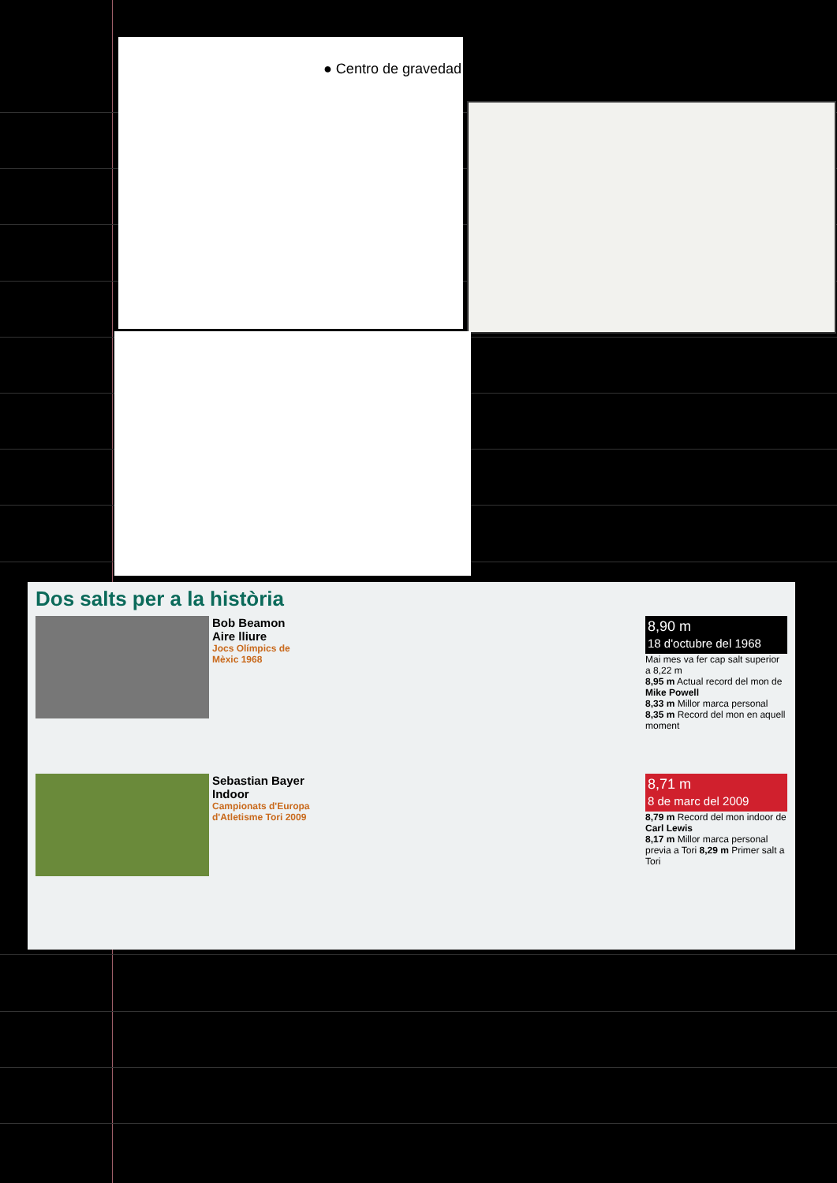● Centro de gravedad
Dos salts per a la història
Bob Beamon
Aire lliure
Jocs Olímpics de Mèxic 1968
8,90 m
18 d'octubre del 1968
Mai mes va fer cap salt superior a 8,22 m
8,95 m Actual record del mon de Mike Powell
8,33 m Millor marca personal 8,35 m Record del mon en aquell moment
Sebastian Bayer
Indoor
Campionats d'Europa d'Atletisme Tori 2009
8,71 m
8 de marc del 2009
8,79 m Record del mon indoor de Carl Lewis
8,17 m Millor marca personal previa a Tori 8,29 m Primer salt a Tori